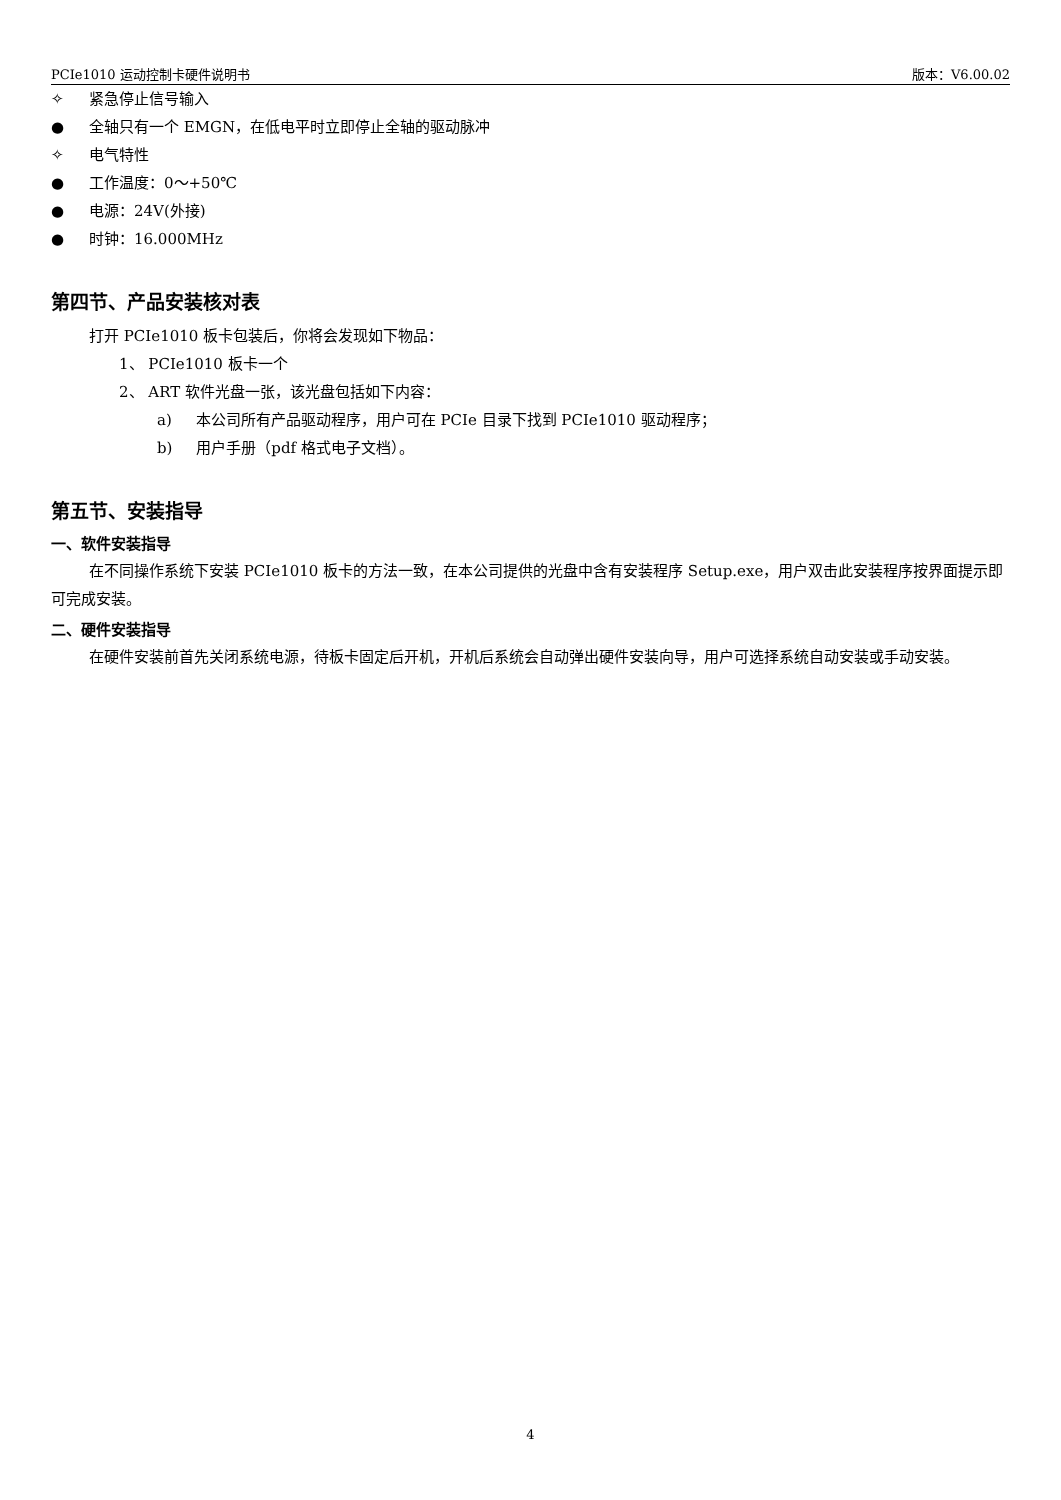PCIe1010 运动控制卡硬件说明书 版本：V6.00.02
✧ 紧急停止信号输入
● 全轴只有一个 EMGN，在低电平时立即停止全轴的驱动脉冲
✧ 电气特性
● 工作温度：0～+50℃
● 电源：24V(外接)
● 时钟：16.000MHz
第四节、产品安装核对表
打开 PCIe1010 板卡包装后，你将会发现如下物品：
1、 PCIe1010 板卡一个
2、 ART 软件光盘一张，该光盘包括如下内容：
a) 本公司所有产品驱动程序，用户可在 PCIe 目录下找到 PCIe1010 驱动程序；
b) 用户手册（pdf 格式电子文档）。
第五节、安装指导
一、软件安装指导
在不同操作系统下安装 PCIe1010 板卡的方法一致，在本公司提供的光盘中含有安装程序 Setup.exe，用户双击此安装程序按界面提示即可完成安装。
二、硬件安装指导
在硬件安装前首先关闭系统电源，待板卡固定后开机，开机后系统会自动弹出硬件安装向导，用户可选择系统自动安装或手动安装。
4